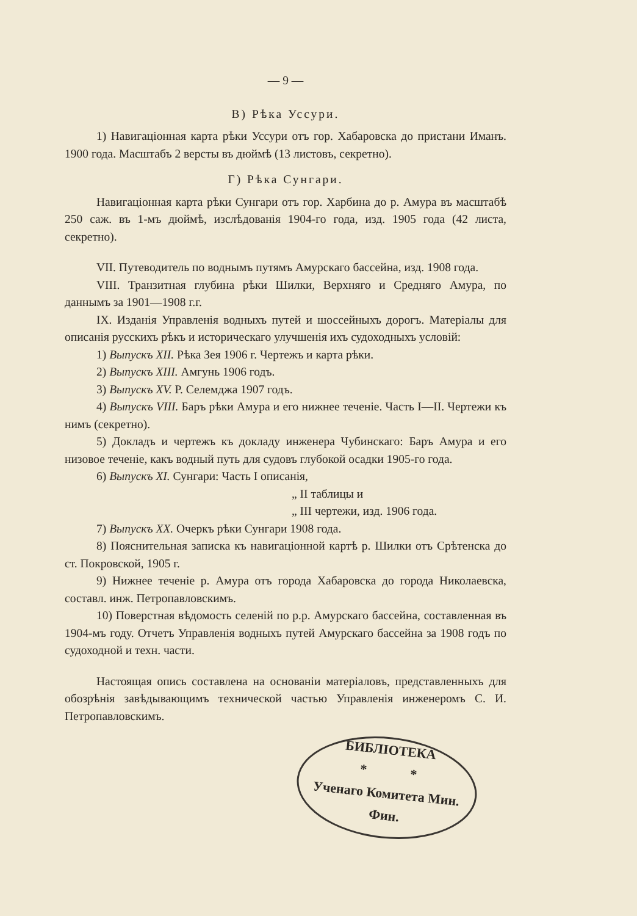— 9 —
В) Рѣка Уссури.
1) Навигаціонная карта рѣки Уссури отъ гор. Хабаровска до пристани Иманъ. 1900 года. Масштабъ 2 версты въ дюймѣ (13 листовъ, секретно).
Г) Рѣка Сунгари.
Навигаціонная карта рѣки Сунгари отъ гор. Харбина до р. Амура въ масштабѣ 250 саж. въ 1-мъ дюймѣ, изслѣдованія 1904-го года, изд. 1905 года (42 листа, секретно).
VII. Путеводитель по воднымъ путямъ Амурскаго бассейна, изд. 1908 года.
VIII. Транзитная глубина рѣки Шилки, Верхняго и Средняго Амура, по даннымъ за 1901—1908 г.г.
IX. Изданія Управленія водныхъ путей и шоссейныхъ дорогъ. Матеріалы для описанія русскихъ рѣкъ и историческаго улучшенія ихъ судоходныхъ условій:
1) Выпускъ XII. Рѣка Зея 1906 г. Чертежъ и карта рѣки.
2) Выпускъ XIII. Амгунь 1906 годъ.
3) Выпускъ XV. Р. Селемджа 1907 годъ.
4) Выпускъ VIII. Баръ рѣки Амура и его нижнее теченіе. Часть I—II. Чертежи къ нимъ (секретно).
5) Докладъ и чертежъ къ докладу инженера Чубинскаго: Баръ Амура и его низовое теченіе, какъ водный путь для судовъ глубокой осадки 1905-го года.
6) Выпускъ XI. Сунгари: Часть I описанія,
„ II таблицы и
„ III чертежи, изд. 1906 года.
7) Выпускъ XX. Очеркъ рѣки Сунгари 1908 года.
8) Пояснительная записка къ навигаціонной картѣ р. Шилки отъ Срѣтенска до ст. Покровской, 1905 г.
9) Нижнее теченіе р. Амура отъ города Хабаровска до города Николаевска, составл. инж. Петропавловскимъ.
10) Поверстная вѣдомость селеній по р.р. Амурскаго бассейна, составленная въ 1904-мъ году. Отчетъ Управленія водныхъ путей Амурскаго бассейна за 1908 годъ по судоходной и техн. части.
Настоящая опись составлена на основаніи матеріаловъ, представленныхъ для обозрѣнія завѣдывающимъ технической частью Управленія инженеромъ С. И. Петропавловскимъ.
БИБЛІОТЕКА
* *
Ученаго Комитета Мин. Фин.